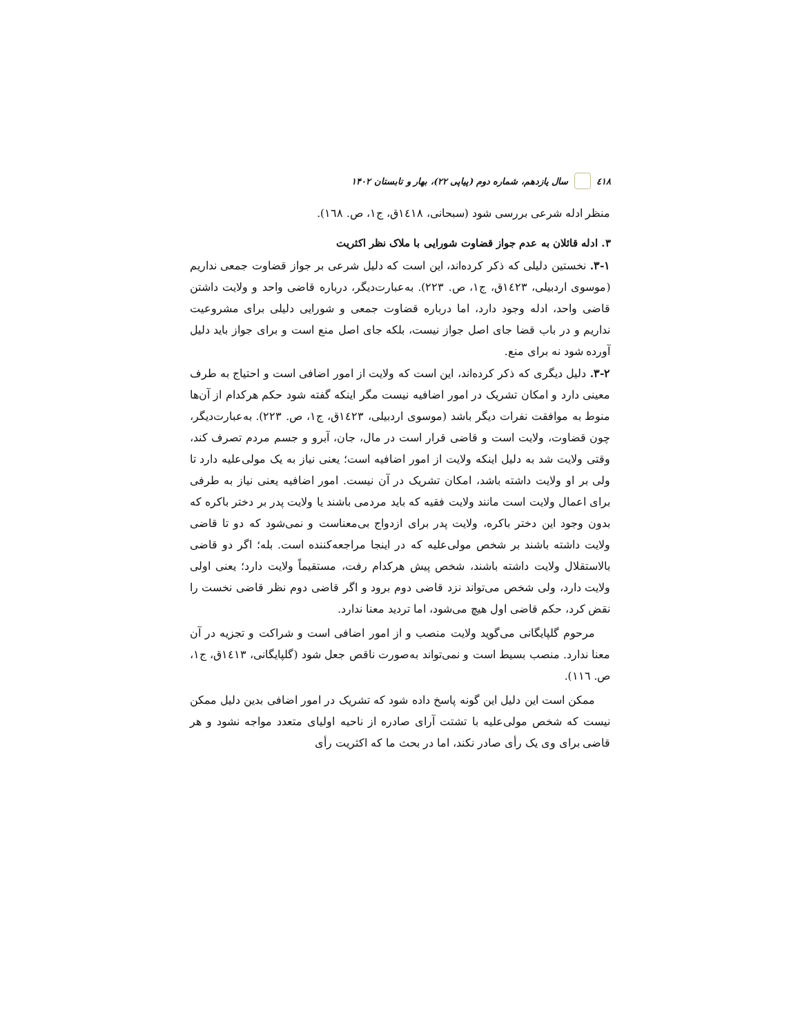٤١٨ سال یازدهم، شماره دوم (پیاپی ۲۲)، بهار و تابستان ۱۴۰۲
منظر ادله شرعی بررسی شود (سبحانی، ١٤١٨ق، ج١، ص. ١٦٨).
۳. ادله قائلان به عدم جواز قضاوت شورایی با ملاک نظر اکثریت
۳-۱. نخستین دلیلی که ذکر کرده‌اند، این است که دلیل شرعی بر جواز قضاوت جمعی نداریم (موسوی اردبیلی، ١٤٢٣ق، ج١، ص. ٢٢٣). به‌عبارت‌دیگر، درباره قاضی واحد و ولایت داشتن قاضی واحد، ادله وجود دارد، اما درباره قضاوت جمعی و شورایی دلیلی برای مشروعیت نداریم و در باب قضا جای اصل جواز نیست، بلکه جای اصل منع است و برای جواز باید دلیل آورده شود نه برای منع.
۳-۲. دلیل دیگری که ذکر کرده‌اند، این است که ولایت از امور اضافی است و احتیاج به طرف معینی دارد و امکان تشریک در امور اضافیه نیست مگر اینکه گفته شود حکم هرکدام از آن‌ها منوط به موافقت نفرات دیگر باشد (موسوی اردبیلی، ١٤٢٣ق، ج١، ص. ٢٢٣). به‌عبارت‌دیگر، چون قضاوت، ولایت است و قاضی قرار است در مال، جان، آبرو و جسم مردم تصرف کند، وقتی ولایت شد به دلیل اینکه ولایت از امور اضافیه است؛ یعنی نیاز به یک مولی‌علیه دارد تا ولی بر او ولایت داشته باشد، امکان تشریک در آن نیست. امور اضافیه یعنی نیاز به طرفی برای اعمال ولایت است مانند ولایت فقیه که باید مردمی باشند یا ولایت پدر بر دختر باکره که بدون وجود این دختر باکره، ولایت پدر برای ازدواج بی‌معناست و نمی‌شود که دو تا قاضی ولایت داشته باشند بر شخص مولی‌علیه که در اینجا مراجعه‌کننده است. بله؛ اگر دو قاضی بالاستقلال ولایت داشته باشند، شخص پیش هرکدام رفت، مستقیماً ولایت دارد؛ یعنی اولی ولایت دارد، ولی شخص می‌تواند نزد قاضی دوم برود و اگر قاضی دوم نظر قاضی نخست را نقض کرد، حکم قاضی اول هیچ می‌شود، اما تردید معنا ندارد.
مرحوم گلپایگانی می‌گوید ولایت منصب و از امور اضافی است و شراکت و تجزیه در آن معنا ندارد. منصب بسیط است و نمی‌تواند به‌صورت ناقص جعل شود (گلپایگانی، ١٤١٣ق، ج١، ص. ١١٦).
ممکن است این دلیل این گونه پاسخ داده شود که تشریک در امور اضافی بدین دلیل ممکن نیست که شخص مولی‌علیه با تشتت آرای صادره از ناحیه اولیای متعدد مواجه نشود و هر قاضی برای وی یک رأی صادر نکند، اما در بحث ما که اکثریت رأی